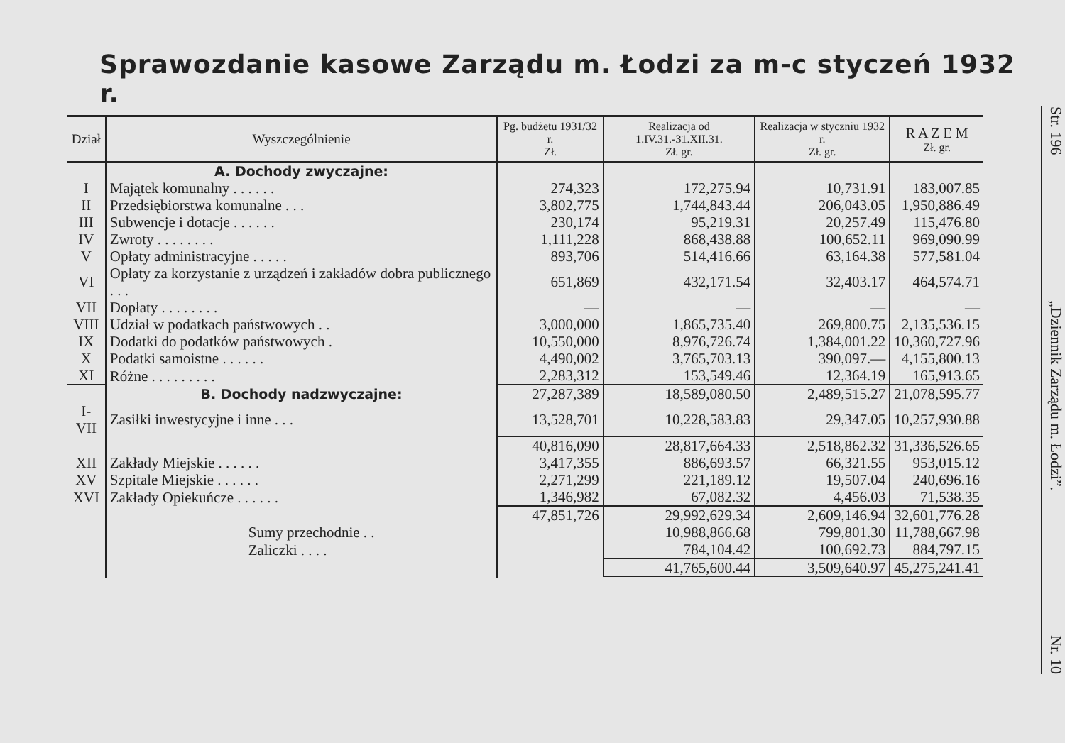Sprawozdanie kasowe Zarządu m. Łodzi za m-c styczeń 1932 r.
| Dział | Wyszczególnienie | Pg. budżetu 1931/32 r. Zł. | Realizacja od 1.IV.31.-31.XII.31. Zł. gr. | Realizacja w styczniu 1932 r. Zł. gr. | R A Z E M Zł. gr. |
| --- | --- | --- | --- | --- | --- |
| | A. Dochody zwyczajne: | | | | |
| I | Majątek komunalny . . . . . . | 274,323 | 172,275.94 | 10,731.91 | 183,007.85 |
| II | Przedsiębiorstwa komunalne . . . | 3,802,775 | 1,744,843.44 | 206,043.05 | 1,950,886.49 |
| III | Subwencje i dotacje . . . . . . | 230,174 | 95,219.31 | 20,257.49 | 115,476.80 |
| IV | Zwroty . . . . . . . . | 1,111,228 | 868,438.88 | 100,652.11 | 969,090.99 |
| V | Opłaty administracyjne . . . . . | 893,706 | 514,416.66 | 63,164.38 | 577,581.04 |
| VI | Opłaty za korzystanie z urządzeń i zakładów dobra publicznego . . . | 651,869 | 432,171.54 | 32,403.17 | 464,574.71 |
| VII | Dopłaty . . . . . . . . | — | — | — | — |
| VIII | Udział w podatkach państwowych . . | 3,000,000 | 1,865,735.40 | 269,800.75 | 2,135,536.15 |
| IX | Dodatki do podatków państwowych . | 10,550,000 | 8,976,726.74 | 1,384,001.22 | 10,360,727.96 |
| X | Podatki samoistne . . . . . . | 4,490,002 | 3,765,703.13 | 390,097.— | 4,155,800.13 |
| XI | Różne . . . . . . . . . | 2,283,312 | 153,549.46 | 12,364.19 | 165,913.65 |
| | B. Dochody nadzwyczajne: | 27,287,389 | 18,589,080.50 | 2,489,515.27 | 21,078,595.77 |
| I-VII | Zasiłki inwestycyjne i inne . . . | 13,528,701 | 10,228,583.83 | 29,347.05 | 10,257,930.88 |
| | | 40,816,090 | 28,817,664.33 | 2,518,862.32 | 31,336,526.65 |
| XII | Zakłady Miejskie . . . . . . | 3,417,355 | 886,693.57 | 66,321.55 | 953,015.12 |
| XV | Szpitale Miejskie . . . . . . | 2,271,299 | 221,189.12 | 19,507.04 | 240,696.16 |
| XVI | Zakłady Opiekuńcze . . . . . . | 1,346,982 | 67,082.32 | 4,456.03 | 71,538.35 |
| | | 47,851,726 | 29,992,629.34 | 2,609,146.94 | 32,601,776.28 |
| | Sumy przechodnie . . | | 10,988,866.68 | 799,801.30 | 11,788,667.98 |
| | Zaliczki . . . . | | 784,104.42 | 100,692.73 | 884,797.15 |
| | | | 41,765,600.44 | 3,509,640.97 | 45,275,241.41 |
Str. 196 „Dziennik Zarządu m. Łodzi”. Nr. 10